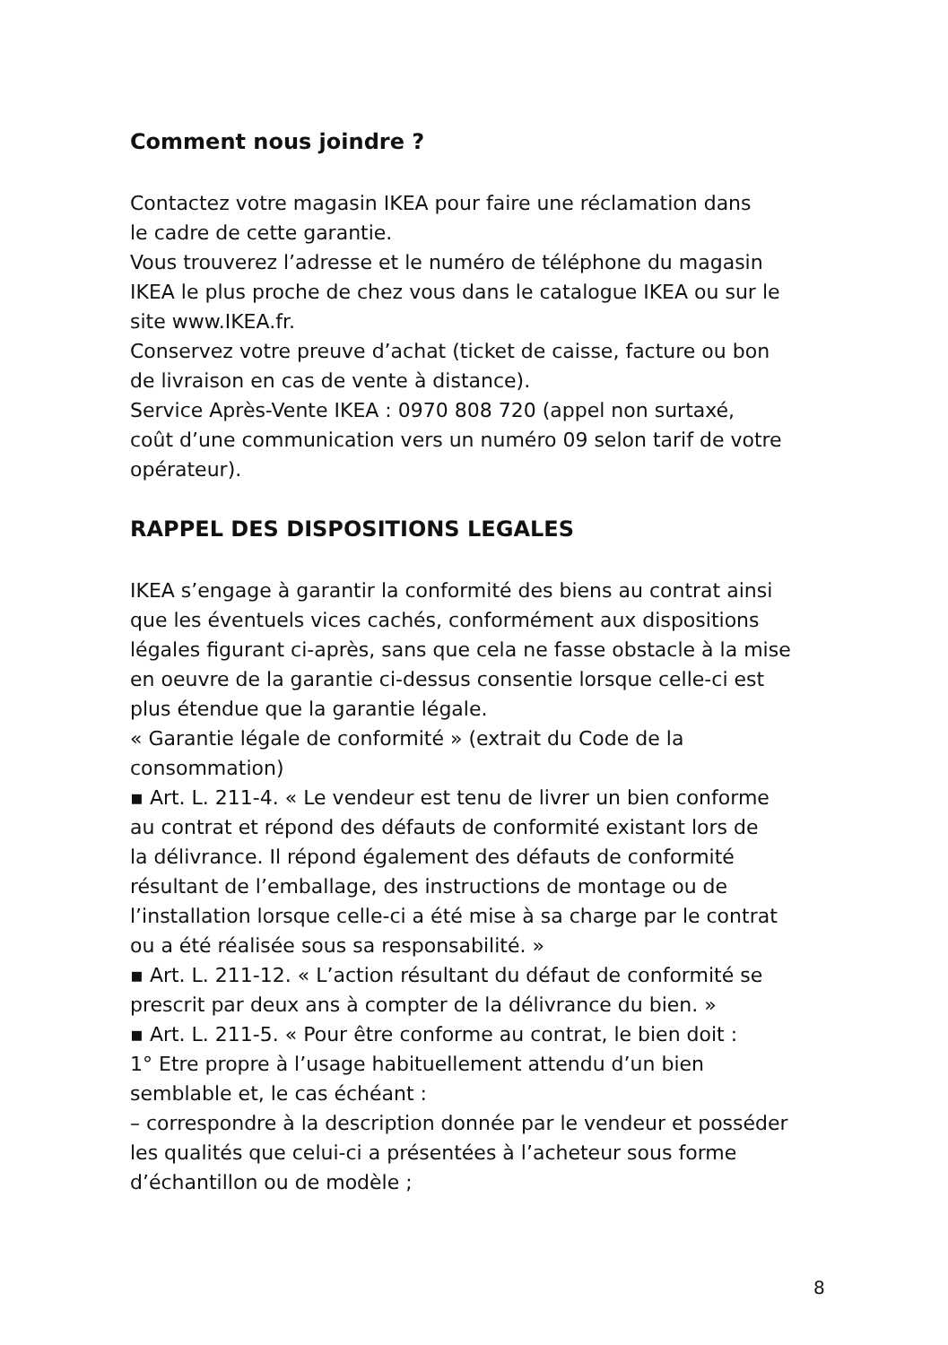Comment nous joindre ?
Contactez votre magasin IKEA pour faire une réclamation dans
le cadre de cette garantie.
Vous trouverez l’adresse et le numéro de téléphone du magasin
IKEA le plus proche de chez vous dans le catalogue IKEA ou sur le
site www.IKEA.fr.
Conservez votre preuve d’achat (ticket de caisse, facture ou bon
de livraison en cas de vente à distance).
Service Après-Vente IKEA : 0970 808 720 (appel non surtaxé,
coût d’une communication vers un numéro 09 selon tarif de votre
opérateur).
RAPPEL DES DISPOSITIONS LEGALES
IKEA s’engage à garantir la conformité des biens au contrat ainsi
que les éventuels vices cachés, conformément aux dispositions
légales figurant ci-après, sans que cela ne fasse obstacle à la mise
en oeuvre de la garantie ci-dessus consentie lorsque celle-ci est
plus étendue que la garantie légale.
« Garantie légale de conformité » (extrait du Code de la
consommation)
▪ Art. L. 211-4. « Le vendeur est tenu de livrer un bien conforme
au contrat et répond des défauts de conformité existant lors de
la délivrance. Il répond également des défauts de conformité
résultant de l’emballage, des instructions de montage ou de
l’installation lorsque celle-ci a été mise à sa charge par le contrat
ou a été réalisée sous sa responsabilité. »
▪ Art. L. 211-12. « L’action résultant du défaut de conformité se
prescrit par deux ans à compter de la délivrance du bien. »
▪ Art. L. 211-5. « Pour être conforme au contrat, le bien doit :
1° Etre propre à l’usage habituellement attendu d’un bien
semblable et, le cas échéant :
– correspondre à la description donnée par le vendeur et posséder
les qualités que celui-ci a présentées à l’acheteur sous forme
d’échantillon ou de modèle ;
8